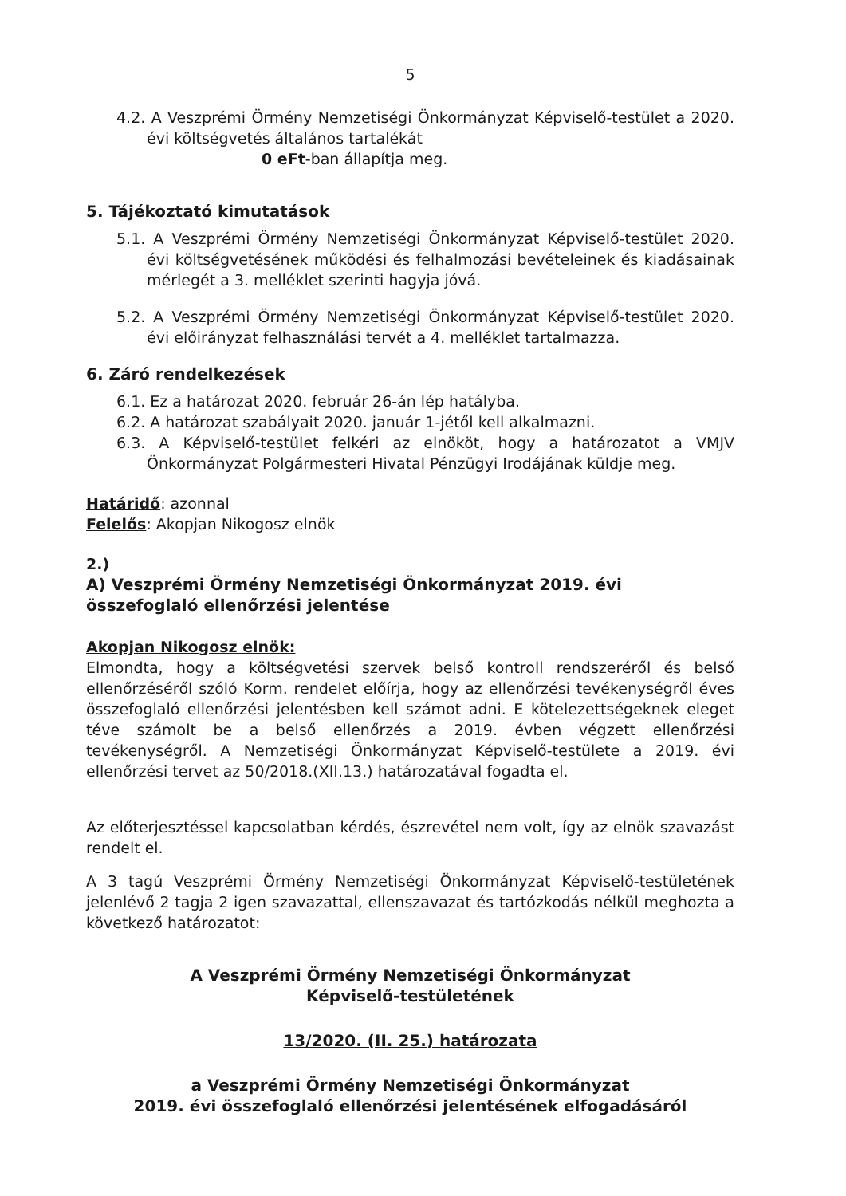5
4.2. A Veszprémi Örmény Nemzetiségi Önkormányzat Képviselő-testület a 2020. évi költségvetés általános tartalékát
0 eFt-ban állapítja meg.
5. Tájékoztató kimutatások
5.1. A Veszprémi Örmény Nemzetiségi Önkormányzat Képviselő-testület 2020. évi költségvetésének működési és felhalmozási bevételeinek és kiadásainak mérlegét a 3. melléklet szerinti hagyja jóvá.
5.2. A Veszprémi Örmény Nemzetiségi Önkormányzat Képviselő-testület 2020. évi előirányzat felhasználási tervét a 4. melléklet tartalmazza.
6. Záró rendelkezések
6.1. Ez a határozat 2020. február 26-án lép hatályba.
6.2. A határozat szabályait 2020. január 1-jétől kell alkalmazni.
6.3. A Képviselő-testület felkéri az elnököt, hogy a határozatot a VMJV Önkormányzat Polgármesteri Hivatal Pénzügyi Irodájának küldje meg.
Határidő: azonnal
Felelős: Akopjan Nikogosz elnök
2.)
A) Veszprémi Örmény Nemzetiségi Önkormányzat 2019. évi összefoglaló ellenőrzési jelentése
Akopjan Nikogosz elnök:
Elmondta, hogy a költségvetési szervek belső kontroll rendszeréről és belső ellenőrzéséről szóló Korm. rendelet előírja, hogy az ellenőrzési tevékenységről éves összefoglaló ellenőrzési jelentésben kell számot adni. E kötelezettségeknek eleget téve számolt be a belső ellenőrzés a 2019. évben végzett ellenőrzési tevékenységről. A Nemzetiségi Önkormányzat Képviselő-testülete a 2019. évi ellenőrzési tervet az 50/2018.(XII.13.) határozatával fogadta el.
Az előterjesztéssel kapcsolatban kérdés, észrevétel nem volt, így az elnök szavazást rendelt el.
A 3 tagú Veszprémi Örmény Nemzetiségi Önkormányzat Képviselő-testületének jelenlévő 2 tagja 2 igen szavazattal, ellenszavazat és tartózkodás nélkül meghozta a következő határozatot:
A Veszprémi Örmény Nemzetiségi Önkormányzat
Képviselő-testületének
13/2020. (II. 25.) határozata
a Veszprémi Örmény Nemzetiségi Önkormányzat
2019. évi összefoglaló ellenőrzési jelentésének elfogadásáról